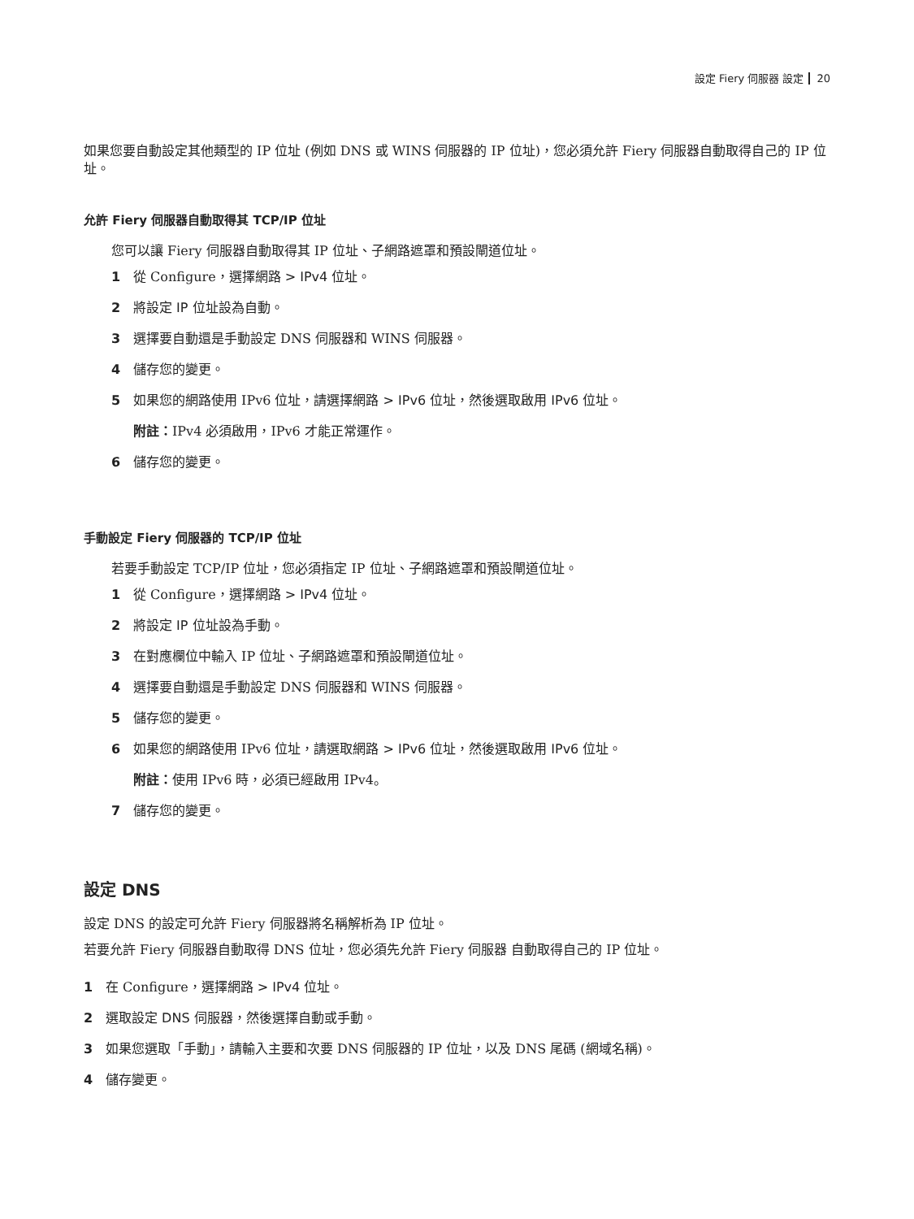設定 Fiery 伺服器 設定 20
如果您要自動設定其他類型的 IP 位址 (例如 DNS 或 WINS 伺服器的 IP 位址)，您必須允許 Fiery 伺服器自動取得自己的 IP 位址。
允許 Fiery 伺服器自動取得其 TCP/IP 位址
您可以讓 Fiery 伺服器自動取得其 IP 位址、子網路遮罩和預設閘道位址。
1 從 Configure，選擇網路 > IPv4 位址。
2 將設定 IP 位址設為自動。
3 選擇要自動還是手動設定 DNS 伺服器和 WINS 伺服器。
4 儲存您的變更。
5 如果您的網路使用 IPv6 位址，請選擇網路 > IPv6 位址，然後選取啟用 IPv6 位址。
附註：IPv4 必須啟用，IPv6 才能正常運作。
6 儲存您的變更。
手動設定 Fiery 伺服器的 TCP/IP 位址
若要手動設定 TCP/IP 位址，您必須指定 IP 位址、子網路遮罩和預設閘道位址。
1 從 Configure，選擇網路 > IPv4 位址。
2 將設定 IP 位址設為手動。
3 在對應欄位中輸入 IP 位址、子網路遮罩和預設閘道位址。
4 選擇要自動還是手動設定 DNS 伺服器和 WINS 伺服器。
5 儲存您的變更。
6 如果您的網路使用 IPv6 位址，請選取網路 > IPv6 位址，然後選取啟用 IPv6 位址。
附註：使用 IPv6 時，必須已經啟用 IPv4。
7 儲存您的變更。
設定 DNS
設定 DNS 的設定可允許 Fiery 伺服器將名稱解析為 IP 位址。
若要允許 Fiery 伺服器自動取得 DNS 位址，您必須先允許 Fiery 伺服器 自動取得自己的 IP 位址。
1 在 Configure，選擇網路 > IPv4 位址。
2 選取設定 DNS 伺服器，然後選擇自動或手動。
3 如果您選取「手動」，請輸入主要和次要 DNS 伺服器的 IP 位址，以及 DNS 尾碼 (網域名稱)。
4 儲存變更。